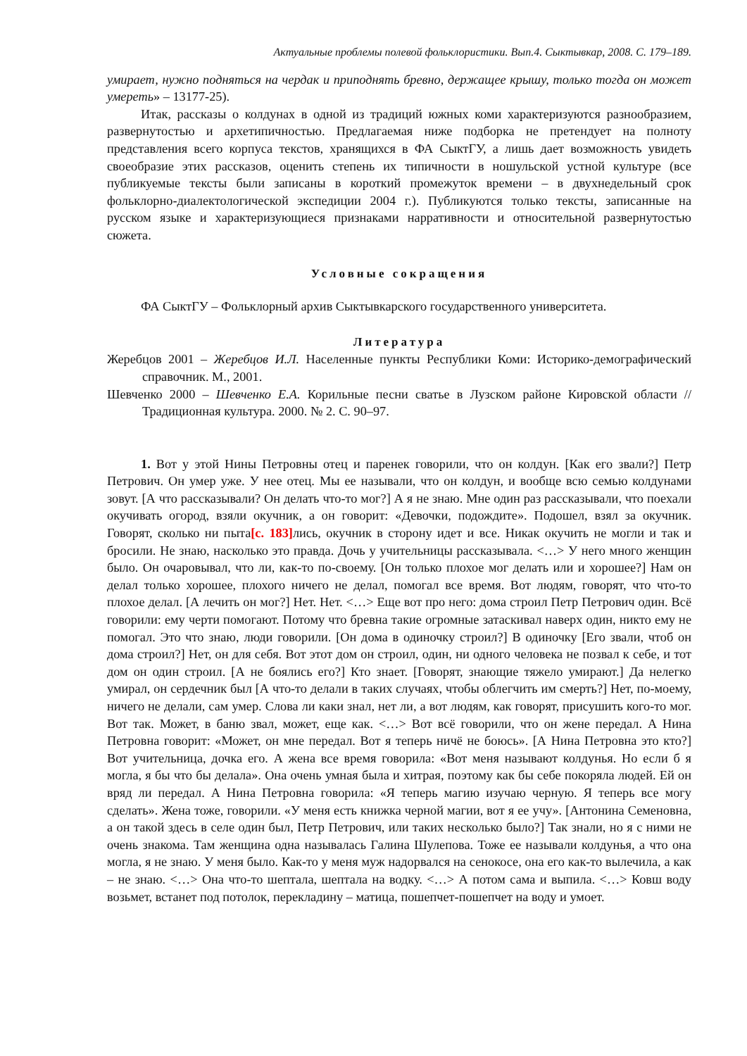Актуальные проблемы полевой фольклористики. Вып.4. Сыктывкар, 2008. С. 179–189.
умирает, нужно подняться на чердак и приподнять бревно, держащее крышу, только тогда он может умереть» – 13177-25).
Итак, рассказы о колдунах в одной из традиций южных коми характеризуются разнообразием, развернутостью и архетипичностью. Предлагаемая ниже подборка не претендует на полноту представления всего корпуса текстов, хранящихся в ФА СыктГУ, а лишь дает возможность увидеть своеобразие этих рассказов, оценить степень их типичности в ношульской устной культуре (все публикуемые тексты были записаны в короткий промежуток времени – в двухнедельный срок фольклорно-диалектологической экспедиции 2004 г.). Публикуются только тексты, записанные на русском языке и характеризующиеся признаками нарративности и относительной развернутостью сюжета.
Условные сокращения
ФА СыктГУ – Фольклорный архив Сыктывкарского государственного университета.
Литература
Жеребцов 2001 – Жеребцов И.Л. Населенные пункты Республики Коми: Историко-демографический справочник. М., 2001.
Шевченко 2000 – Шевченко Е.А. Корильные песни сватье в Лузском районе Кировской области // Традиционная культура. 2000. № 2. С. 90–97.
1. Вот у этой Нины Петровны отец и паренек говорили, что он колдун. [Как его звали?] Петр Петрович. Он умер уже. У нее отец. Мы ее называли, что он колдун, и вообще всю семью колдунами зовут. [А что рассказывали? Он делать что-то мог?] А я не знаю. Мне один раз рассказывали, что поехали окучивать огород, взяли окучник, а он говорит: «Девочки, подождите». Подошел, взял за окучник. Говорят, сколько ни пыта[c. 183] лись, окучник в сторону идет и все. Никак окучить не могли и так и бросили. Не знаю, насколько это правда. Дочь у учительницы рассказывала. <…> У него много женщин было. Он очаровывал, что ли, как-то по-своему. [Он только плохое мог делать или и хорошее?] Нам он делал только хорошее, плохого ничего не делал, помогал все время. Вот людям, говорят, что что-то плохое делал. [А лечить он мог?] Нет. Нет. <…> Еще вот про него: дома строил Петр Петрович один. Всё говорили: ему черти помогают. Потому что бревна такие огромные затаскивал наверх один, никто ему не помогал. Это что знаю, люди говорили. [Он дома в одиночку строил?] В одиночку [Его звали, чтоб он дома строил?] Нет, он для себя. Вот этот дом он строил, один, ни одного человека не позвал к себе, и тот дом он один строил. [А не боялись его?] Кто знает. [Говорят, знающие тяжело умирают.] Да нелегко умирал, он сердечник был [А что-то делали в таких случаях, чтобы облегчить им смерть?] Нет, по-моему, ничего не делали, сам умер. Слова ли каки знал, нет ли, а вот людям, как говорят, присушить кого-то мог. Вот так. Может, в баню звал, может, еще как. <…> Вот всё говорили, что он жене передал. А Нина Петровна говорит: «Может, он мне передал. Вот я теперь ничё не боюсь». [А Нина Петровна это кто?] Вот учительница, дочка его. А жена все время говорила: «Вот меня называют колдунья. Но если б я могла, я бы что бы делала». Она очень умная была и хитрая, поэтому как бы себе покоряла людей. Ей он вряд ли передал. А Нина Петровна говорила: «Я теперь магию изучаю черную. Я теперь все могу сделать». Жена тоже, говорили. «У меня есть книжка черной магии, вот я ее учу». [Антонина Семеновна, а он такой здесь в селе один был, Петр Петрович, или таких несколько было?] Так знали, но я с ними не очень знакома. Там женщина одна называлась Галина Шулепова. Тоже ее называли колдунья, а что она могла, я не знаю. У меня было. Как-то у меня муж надорвался на сенокосе, она его как-то вылечила, а как – не знаю. <…> Она что-то шептала, шептала на водку. <…> А потом сама и выпила. <…> Ковш воду возьмет, встанет под потолок, перекладину – матица, пошепчет-пошепчет на воду и умоет.